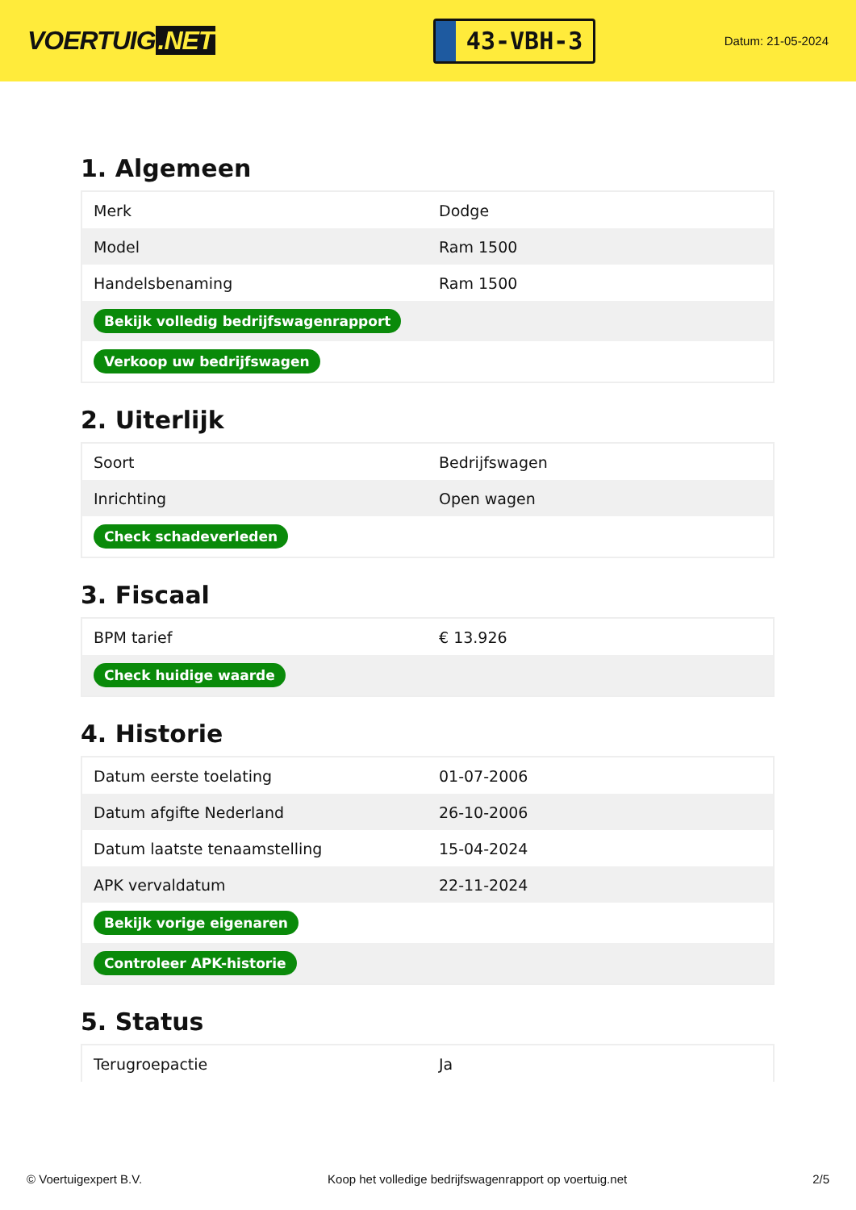VOERTUIG.NET
43-VBH-3
Datum: 21-05-2024
1. Algemeen
| Merk | Dodge |
| Model | Ram 1500 |
| Handelsbenaming | Ram 1500 |
| Bekijk volledig bedrijfswagenrapport | |
| Verkoop uw bedrijfswagen | |
2. Uiterlijk
| Soort | Bedrijfswagen |
| Inrichting | Open wagen |
| Check schadeverleden | |
3. Fiscaal
| BPM tarief | € 13.926 |
| Check huidige waarde | |
4. Historie
| Datum eerste toelating | 01-07-2006 |
| Datum afgifte Nederland | 26-10-2006 |
| Datum laatste tenaamstelling | 15-04-2024 |
| APK vervaldatum | 22-11-2024 |
| Bekijk vorige eigenaren | |
| Controleer APK-historie | |
5. Status
| Terugroepactie | Ja |
© Voertuigexpert B.V. Koop het volledige bedrijfswagenrapport op voertuig.net 2/5